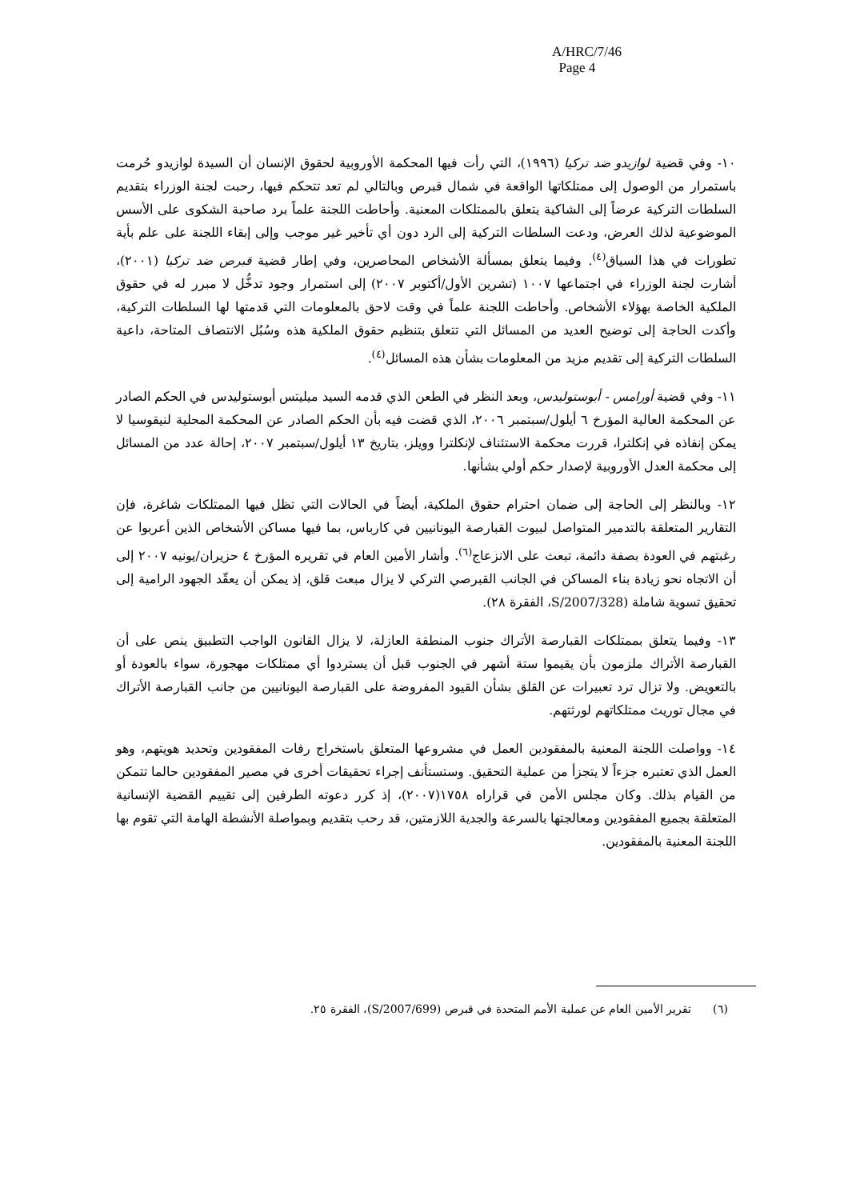A/HRC/7/46
Page 4
١٠- وفي قضية لوازيدو ضد تركيا (١٩٩٦)، التي رأت فيها المحكمة الأوروبية لحقوق الإنسان أن السيدة لوازيدو حُرمت باستمرار من الوصول إلى ممتلكاتها الواقعة في شمال قبرص وبالتالي لم تعد تتحكم فيها، رحبت لجنة الوزراء بتقديم السلطات التركية عرضاً إلى الشاكية يتعلق بالممتلكات المعنية. وأحاطت اللجنة علماً برد صاحبة الشكوى على الأسس الموضوعية لذلك العرض، ودعت السلطات التركية إلى الرد دون أي تأخير غير موجب وإلى إبقاء اللجنة على علم بأية تطورات في هذا السياق<sup>(٤)</sup>. وفيما يتعلق بمسألة الأشخاص المحاصرين، وفي إطار قضية قبرص ضد تركيا (٢٠٠١)، أشارت لجنة الوزراء في اجتماعها ١٠٠٧ (تشرين الأول/أكتوبر ٢٠٠٧) إلى استمرار وجود تدخُّل لا مبرر له في حقوق الملكية الخاصة بهؤلاء الأشخاص. وأحاطت اللجنة علماً في وقت لاحق بالمعلومات التي قدمتها لها السلطات التركية، وأكدت الحاجة إلى توضيح العديد من المسائل التي تتعلق بتنظيم حقوق الملكية هذه وسُبُل الانتصاف المتاحة، داعية السلطات التركية إلى تقديم مزيد من المعلومات بشأن هذه المسائل<sup>(٤)</sup>.
١١- وفي قضية أورامس - أبوستوليدس، وبعد النظر في الطعن الذي قدمه السيد ميليتس أبوستوليدس في الحكم الصادر عن المحكمة العالية المؤرخ ٦ أيلول/سبتمبر ٢٠٠٦، الذي قضت فيه بأن الحكم الصادر عن المحكمة المحلية لنيقوسيا لا يمكن إنفاذه في إنكلترا، قررت محكمة الاستئناف لإنكلترا وويلز، بتاريخ ١٣ أيلول/سبتمبر ٢٠٠٧، إحالة عدد من المسائل إلى محكمة العدل الأوروبية لإصدار حكم أولي بشأنها.
١٢- وبالنظر إلى الحاجة إلى ضمان احترام حقوق الملكية، أيضاً في الحالات التي تظل فيها الممتلكات شاغرة، فإن التقارير المتعلقة بالتدمير المتواصل لبيوت القبارصة اليونانيين في كارباس، بما فيها مساكن الأشخاص الذين أعربوا عن رغبتهم في العودة بصفة دائمة، تبعث على الانزعاج<sup>(٦)</sup>. وأشار الأمين العام في تقريره المؤرخ ٤ حزيران/يونيه ٢٠٠٧ إلى أن الاتجاه نحو زيادة بناء المساكن في الجانب القبرصي التركي لا يزال مبعث قلق، إذ يمكن أن يعقّد الجهود الرامية إلى تحقيق تسوية شاملة (S/2007/328، الفقرة ٢٨).
١٣- وفيما يتعلق بممتلكات القبارصة الأتراك جنوب المنطقة العازلة، لا يزال القانون الواجب التطبيق ينص على أن القبارصة الأتراك ملزمون بأن يقيموا ستة أشهر في الجنوب قبل أن يستردوا أي ممتلكات مهجورة، سواء بالعودة أو بالتعويض. ولا تزال ترد تعبيرات عن القلق بشأن القيود المفروضة على القبارصة اليونانيين من جانب القبارصة الأتراك في مجال توريث ممتلكاتهم لورثتهم.
١٤- وواصلت اللجنة المعنية بالمفقودين العمل في مشروعها المتعلق باستخراج رفات المفقودين وتحديد هويتهم، وهو العمل الذي تعتبره جزءاً لا يتجزأ من عملية التحقيق. وستستأنف إجراء تحقيقات أخرى في مصير المفقودين حالما تتمكن من القيام بذلك. وكان مجلس الأمن في قراراه ١٧٥٨(٢٠٠٧)، إذ كرر دعوته الطرفين إلى تقييم القضية الإنسانية المتعلقة بجميع المفقودين ومعالجتها بالسرعة والجدية اللازمتين، قد رحب بتقديم وبمواصلة الأنشطة الهامة التي تقوم بها اللجنة المعنية بالمفقودين.
(٦) تقرير الأمين العام عن عملية الأمم المتحدة في قبرص (S/2007/699)، الفقرة ٢٥.